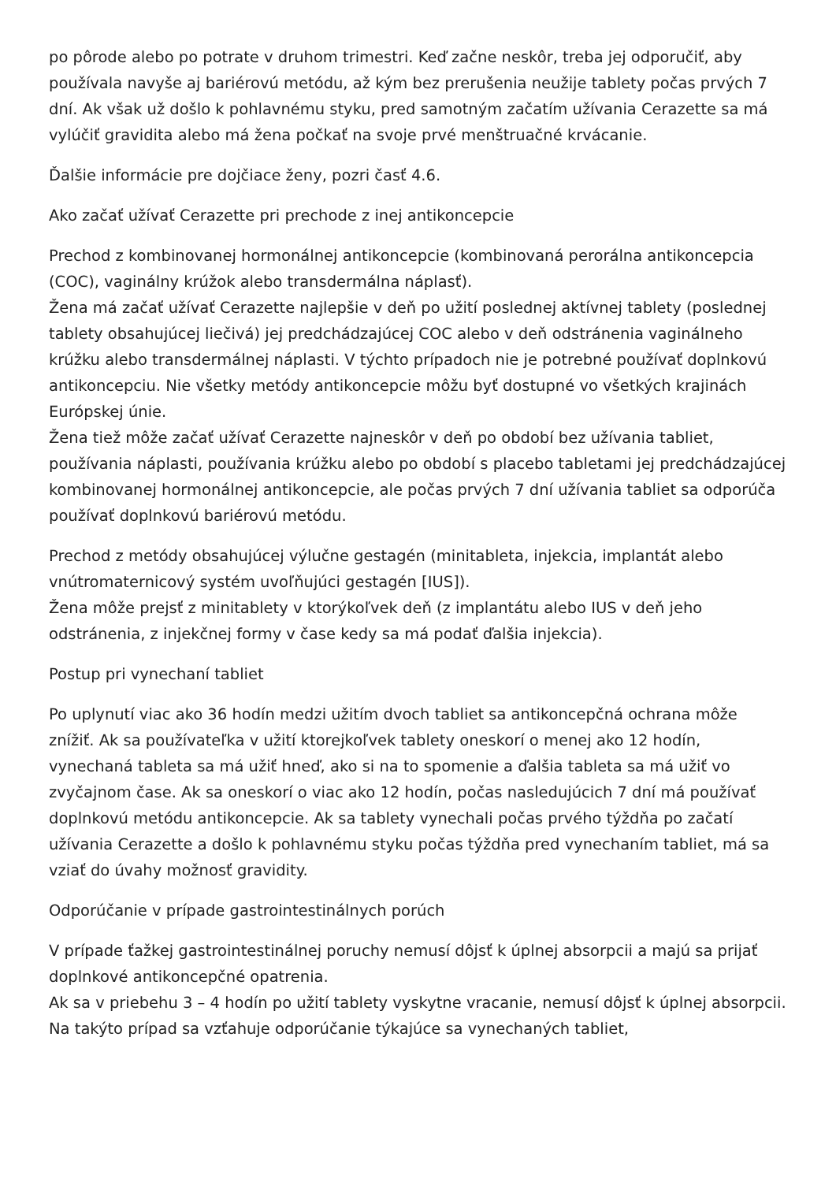po pôrode alebo po potrate v druhom trimestri. Keď začne neskôr, treba jej odporučiť, aby používala navyše aj bariérovú metódu, až kým bez prerušenia neužije tablety počas prvých 7 dní. Ak však už došlo k pohlavnému styku, pred samotným začatím užívania Cerazette sa má vylúčiť gravidita alebo má žena počkať na svoje prvé menštruačné krvácanie.
Ďalšie informácie pre dojčiace ženy, pozri časť 4.6.
Ako začať užívať Cerazette pri prechode z inej antikoncepcie
Prechod z kombinovanej hormonálnej antikoncepcie (kombinovaná perorálna antikoncepcia (COC), vaginálny krúžok alebo transdermálna náplasť).
Žena má začať užívať Cerazette najlepšie v deň po užití poslednej aktívnej tablety (poslednej tablety obsahujúcej liečivá) jej predchádzajúcej COC alebo v deň odstránenia vaginálneho krúžku alebo transdermálnej náplasti. V týchto prípadoch nie je potrebné používať doplnkovú antikoncepciu. Nie všetky metódy antikoncepcie môžu byť dostupné vo všetkých krajinách Európskej únie.
Žena tiež môže začať užívať Cerazette najneskôr v deň po období bez užívania tabliet, používania náplasti, používania krúžku alebo po období s placebo tabletami jej predchádzajúcej kombinovanej hormonálnej antikoncepcie, ale počas prvých 7 dní užívania tabliet sa odporúča používať doplnkovú bariérovú metódu.
Prechod z metódy obsahujúcej výlučne gestagén (minitableta, injekcia, implantát alebo vnútromaternicový systém uvoľňujúci gestagén [IUS]).
Žena môže prejsť z minitablety v ktorýkoľvek deň (z implantátu alebo IUS v deň jeho odstránenia, z injekčnej formy v čase kedy sa má podať ďalšia injekcia).
Postup pri vynechaní tabliet
Po uplynutí viac ako 36 hodín medzi užitím dvoch tabliet sa antikoncepčná ochrana môže znížiť. Ak sa používateľka v užití ktorejkoľvek tablety oneskorí o menej ako 12 hodín, vynechaná tableta sa má užiť hneď, ako si na to spomenie a ďalšia tableta sa má užiť vo zvyčajnom čase. Ak sa oneskorí o viac ako 12 hodín, počas nasledujúcich 7 dní má používať doplnkovú metódu antikoncepcie. Ak sa tablety vynechali počas prvého týždňa po začatí užívania Cerazette a došlo k pohlavnému styku počas týždňa pred vynechaním tabliet, má sa vziať do úvahy možnosť gravidity.
Odporúčanie v prípade gastrointestinálnych porúch
V prípade ťažkej gastrointestinálnej poruchy nemusí dôjsť k úplnej absorpcii a majú sa prijať doplnkové antikoncepčné opatrenia.
Ak sa v priebehu 3 – 4 hodín po užití tablety vyskytne vracanie, nemusí dôjsť k úplnej absorpcii. Na takýto prípad sa vzťahuje odporúčanie týkajúce sa vynechaných tabliet,